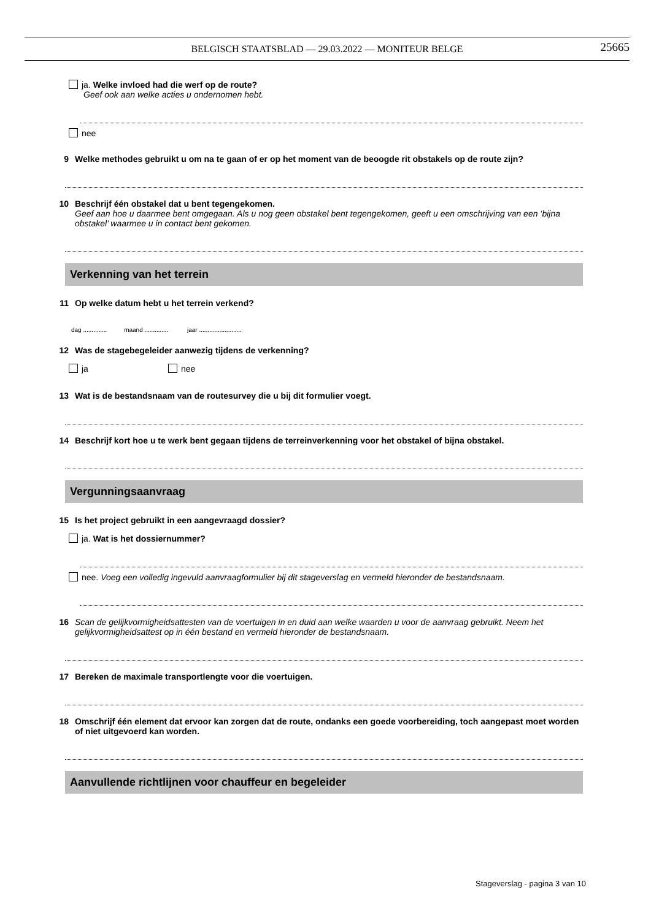BELGISCH STAATSBLAD — 29.03.2022 — MONITEUR BELGE
25665
ja. Welke invloed had die werf op de route?
Geef ook aan welke acties u ondernomen hebt.
nee
9 Welke methodes gebruikt u om na te gaan of er op het moment van de beoogde rit obstakels op de route zijn?
10 Beschrijf één obstakel dat u bent tegengekomen.
Geef aan hoe u daarmee bent omgegaan. Als u nog geen obstakel bent tegengekomen, geeft u een omschrijving van een ‘bijna obstakel’ waarmee u in contact bent gekomen.
Verkenning van het terrein
11 Op welke datum hebt u het terrein verkend?
dag .............. maand .............. jaar .........................
12 Was de stagebegeleider aanwezig tijdens de verkenning?
ja nee
13 Wat is de bestandsnaam van de routesurvey die u bij dit formulier voegt.
14 Beschrijf kort hoe u te werk bent gegaan tijdens de terreinverkenning voor het obstakel of bijna obstakel.
Vergunningsaanvraag
15 Is het project gebruikt in een aangevraagd dossier?
ja. Wat is het dossiernummer?
nee. Voeg een volledig ingevuld aanvraagformulier bij dit stageverslag en vermeld hieronder de bestandsnaam.
16 Scan de gelijkvormigheidsattesten van de voertuigen in en duid aan welke waarden u voor de aanvraag gebruikt. Neem het gelijkvormigheidsattest op in één bestand en vermeld hieronder de bestandsnaam.
17 Bereken de maximale transportlengte voor die voertuigen.
18 Omschrijf één element dat ervoor kan zorgen dat de route, ondanks een goede voorbereiding, toch aangepast moet worden of niet uitgevoerd kan worden.
Aanvullende richtlijnen voor chauffeur en begeleider
Stageverslag - pagina 3 van 10